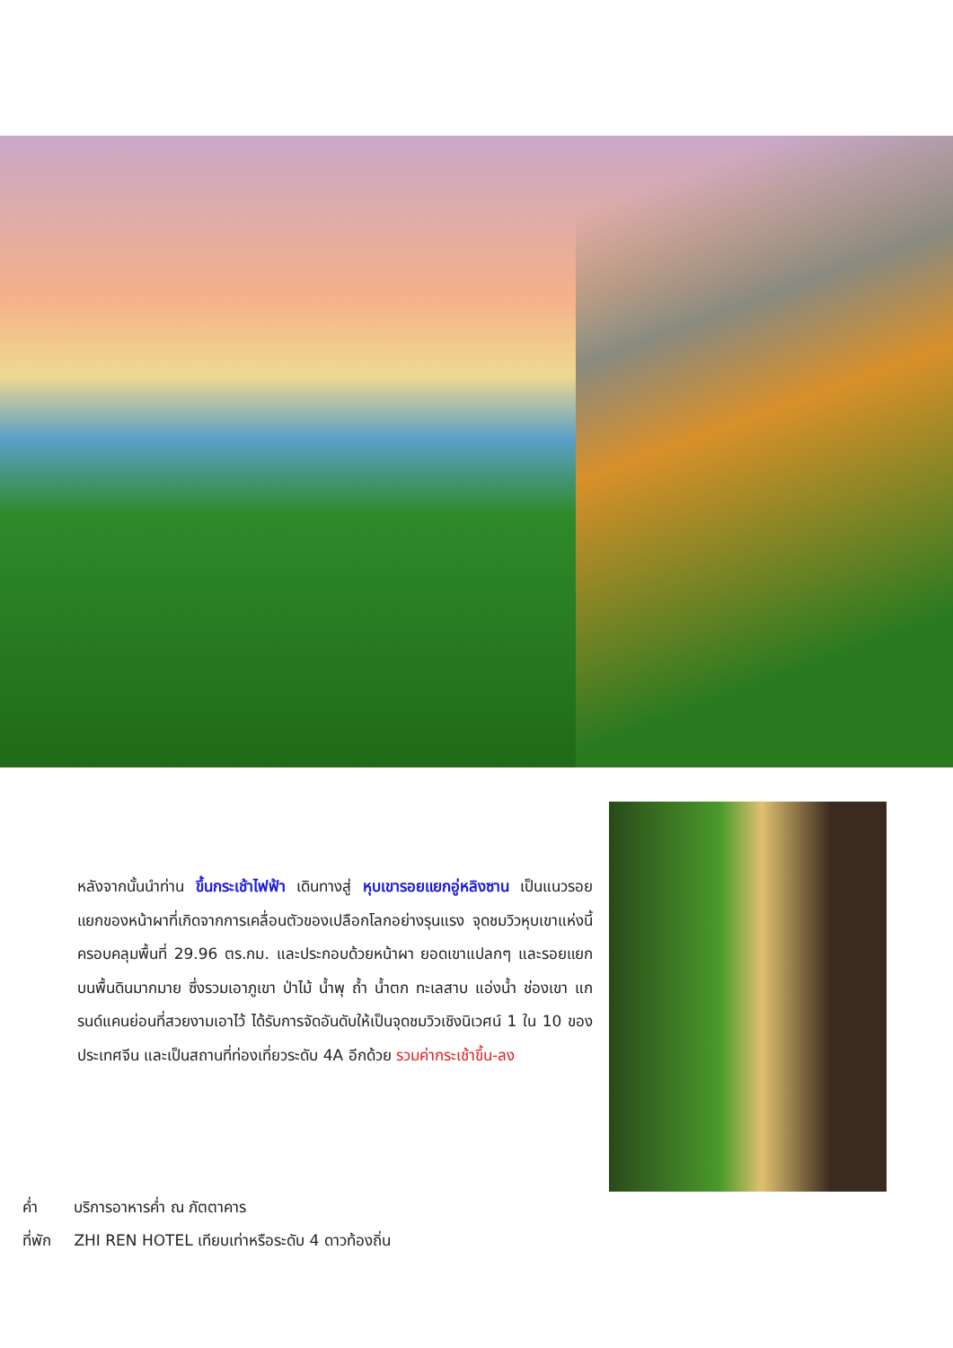หลังจากนั้นนำท่าน ขึ้นกระเช้าไฟฟ้า เดินทางสู่ หุบเขารอยแยกอู่หลิงซาน เป็นแนวรอยแยกของหน้าผาที่เกิดจากการเคลื่อนตัวของเปลือกโลกอย่างรุนแรง จุดชมวิวหุบเขาแห่งนี้ ครอบคลุมพื้นที่ 29.96 ตร.กม. และประกอบด้วยหน้าผา ยอดเขาแปลกๆ และรอยแยกบนพื้นดินมากมาย ซึ่งรวมเอาภูเขา ป่าไม้ น้ำพุ ถ้ำ น้ำตก ทะเลสาบ แอ่งน้ำ ช่องเขา แกรนด์แคนย่อนที่สวยงามเอาไว้ ได้รับการจัดอันดับให้เป็นจุดชมวิวเชิงนิเวศน์ 1 ใน 10 ของประเทศจีน และเป็นสถานที่ท่องเที่ยวระดับ 4A อีกด้วย รวมค่ากระเช้าขึ้น-ลง
ค่ำ บริการอาหารค่ำ ณ ภัตตาคาร
ที่พัก ZHI REN HOTEL เทียบเท่าหรือระดับ 4 ดาวท้องถิ่น